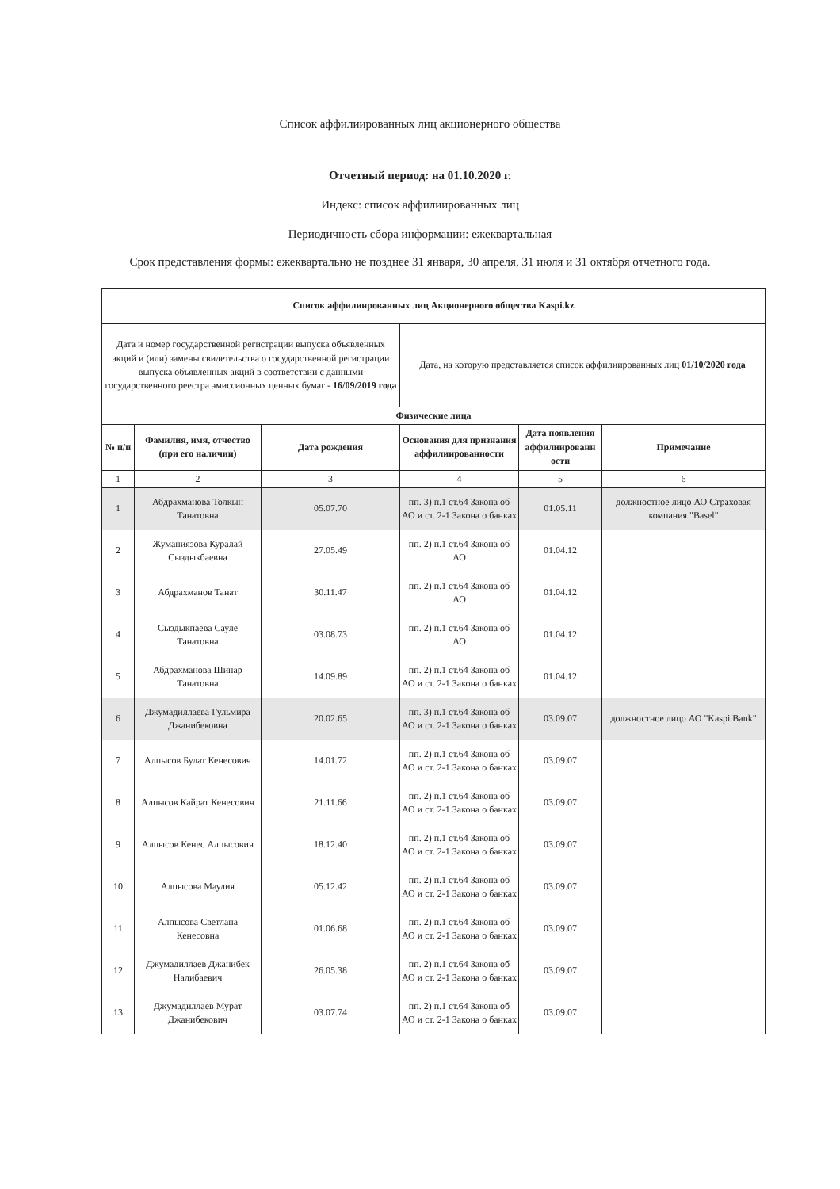Список аффилиированных лиц акционерного общества
Отчетный период: на 01.10.2020 г.
Индекс: список аффилиированных лиц
Периодичность сбора информации: ежеквартальная
Срок представления формы: ежеквартально не позднее 31 января, 30 апреля, 31 июля и 31 октября отчетного года.
| Список аффилиированных лиц Акционерного общества Kaspi.kz | | | | | |
| --- | --- | --- | --- | --- | --- |
| Дата и номер государственной регистрации выпуска объявленных акций и (или) замены свидетельства о государственной регистрации выпуска объявленных акций в соответствии с данными государственного реестра эмиссионных ценных бумаг - 16/09/2019 года | | | Дата, на которую представляется список аффилиированных лиц 01/10/2020 года | | |
| Физические лица | | | | | |
| № п/п | Фамилия, имя, отчество (при его наличии) | Дата рождения | Основания для признания аффилиированности | Дата появления аффилиированн ости | Примечание |
| 1 | 2 | 3 | 4 | 5 | 6 |
| 1 | Абдрахманова Толкын Танатовна | 05.07.70 | пп. 3) п.1 ст.64 Закона об АО и ст. 2-1 Закона о банках | 01.05.11 | должностное лицо АО Страховая компания "Basel" |
| 2 | Жуманиязова Куралай Сыздыкбаевна | 27.05.49 | пп. 2) п.1 ст.64 Закона об АО | 01.04.12 | |
| 3 | Абдрахманов Танат | 30.11.47 | пп. 2) п.1 ст.64 Закона об АО | 01.04.12 | |
| 4 | Сыздыкпаева Сауле Танатовна | 03.08.73 | пп. 2) п.1 ст.64 Закона об АО | 01.04.12 | |
| 5 | Абдрахманова Шинар Танатовна | 14.09.89 | пп. 2) п.1 ст.64 Закона об АО и ст. 2-1 Закона о банках | 01.04.12 | |
| 6 | Джумадиллаева Гульмира Джанибековна | 20.02.65 | пп. 3) п.1 ст.64 Закона об АО и ст. 2-1 Закона о банках | 03.09.07 | должностное лицо АО "Kaspi Bank" |
| 7 | Алпысов Булат Кенесович | 14.01.72 | пп. 2) п.1 ст.64 Закона об АО и ст. 2-1 Закона о банках | 03.09.07 | |
| 8 | Алпысов Кайрат Кенесович | 21.11.66 | пп. 2) п.1 ст.64 Закона об АО и ст. 2-1 Закона о банках | 03.09.07 | |
| 9 | Алпысов Кенес Алпысович | 18.12.40 | пп. 2) п.1 ст.64 Закона об АО и ст. 2-1 Закона о банках | 03.09.07 | |
| 10 | Алпысова Маулия | 05.12.42 | пп. 2) п.1 ст.64 Закона об АО и ст. 2-1 Закона о банках | 03.09.07 | |
| 11 | Алпысова Светлана Кенесовна | 01.06.68 | пп. 2) п.1 ст.64 Закона об АО и ст. 2-1 Закона о банках | 03.09.07 | |
| 12 | Джумадиллаев Джанибек Налибаевич | 26.05.38 | пп. 2) п.1 ст.64 Закона об АО и ст. 2-1 Закона о банках | 03.09.07 | |
| 13 | Джумадиллаев Мурат Джанибекович | 03.07.74 | пп. 2) п.1 ст.64 Закона об АО и ст. 2-1 Закона о банках | 03.09.07 | |